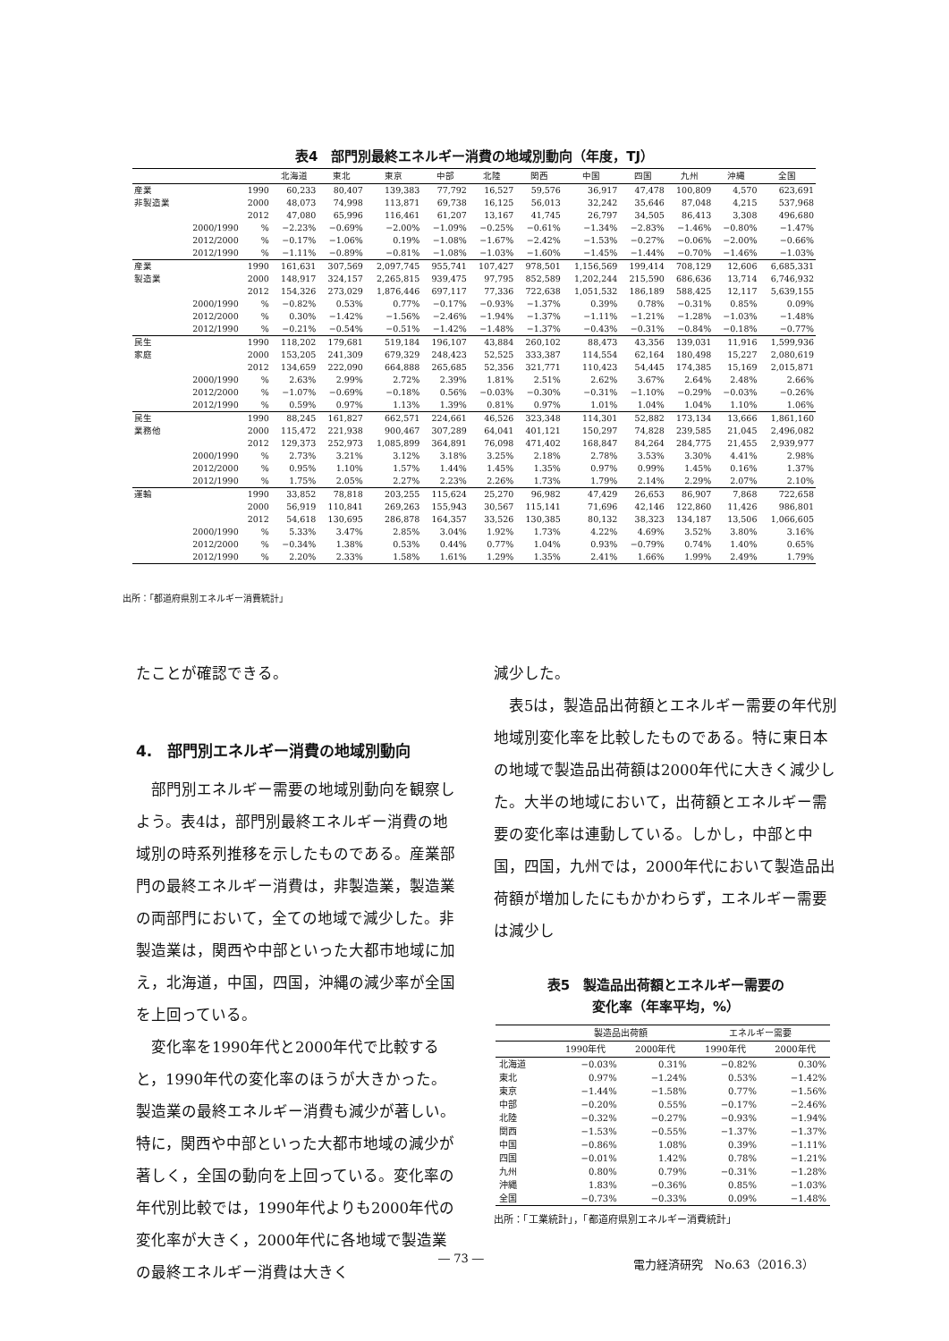表4　部門別最終エネルギー消費の地域別動向（年度，TJ）
| | | | 北海道 | 東北 | 東京 | 中部 | 北陸 | 関西 | 中国 | 四国 | 九州 | 沖縄 | 全国 |
| --- | --- | --- | --- | --- | --- | --- | --- | --- | --- | --- | --- | --- | --- |
| 産業 | | 1990 | 60,233 | 80,407 | 139,383 | 77,792 | 16,527 | 59,576 | 36,917 | 47,478 | 100,809 | 4,570 | 623,691 |
| 非製造業 | | 2000 | 48,073 | 74,998 | 113,871 | 69,738 | 16,125 | 56,013 | 32,242 | 35,646 | 87,048 | 4,215 | 537,968 |
| | | 2012 | 47,080 | 65,996 | 116,461 | 61,207 | 13,167 | 41,745 | 26,797 | 34,505 | 86,413 | 3,308 | 496,680 |
| | 2000/1990 | % | −2.23% | −0.69% | −2.00% | −1.09% | −0.25% | −0.61% | −1.34% | −2.83% | −1.46% | −0.80% | −1.47% |
| | 2012/2000 | % | −0.17% | −1.06% | 0.19% | −1.08% | −1.67% | −2.42% | −1.53% | −0.27% | −0.06% | −2.00% | −0.66% |
| | 2012/1990 | % | −1.11% | −0.89% | −0.81% | −1.08% | −1.03% | −1.60% | −1.45% | −1.44% | −0.70% | −1.46% | −1.03% |
| 産業 | | 1990 | 161,631 | 307,569 | 2,097,745 | 955,741 | 107,427 | 978,501 | 1,156,569 | 199,414 | 708,129 | 12,606 | 6,685,331 |
| 製造業 | | 2000 | 148,917 | 324,157 | 2,265,815 | 939,475 | 97,795 | 852,589 | 1,202,244 | 215,590 | 686,636 | 13,714 | 6,746,932 |
| | | 2012 | 154,326 | 273,029 | 1,876,446 | 697,117 | 77,336 | 722,638 | 1,051,532 | 186,189 | 588,425 | 12,117 | 5,639,155 |
| | 2000/1990 | % | −0.82% | 0.53% | 0.77% | −0.17% | −0.93% | −1.37% | 0.39% | 0.78% | −0.31% | 0.85% | 0.09% |
| | 2012/2000 | % | 0.30% | −1.42% | −1.56% | −2.46% | −1.94% | −1.37% | −1.11% | −1.21% | −1.28% | −1.03% | −1.48% |
| | 2012/1990 | % | −0.21% | −0.54% | −0.51% | −1.42% | −1.48% | −1.37% | −0.43% | −0.31% | −0.84% | −0.18% | −0.77% |
| 民生 | | 1990 | 118,202 | 179,681 | 519,184 | 196,107 | 43,884 | 260,102 | 88,473 | 43,356 | 139,031 | 11,916 | 1,599,936 |
| 家庭 | | 2000 | 153,205 | 241,309 | 679,329 | 248,423 | 52,525 | 333,387 | 114,554 | 62,164 | 180,498 | 15,227 | 2,080,619 |
| | | 2012 | 134,659 | 222,090 | 664,888 | 265,685 | 52,356 | 321,771 | 110,423 | 54,445 | 174,385 | 15,169 | 2,015,871 |
| | 2000/1990 | % | 2.63% | 2.99% | 2.72% | 2.39% | 1.81% | 2.51% | 2.62% | 3.67% | 2.64% | 2.48% | 2.66% |
| | 2012/2000 | % | −1.07% | −0.69% | −0.18% | 0.56% | −0.03% | −0.30% | −0.31% | −1.10% | −0.29% | −0.03% | −0.26% |
| | 2012/1990 | % | 0.59% | 0.97% | 1.13% | 1.39% | 0.81% | 0.97% | 1.01% | 1.04% | 1.04% | 1.10% | 1.06% |
| 民生 | | 1990 | 88,245 | 161,827 | 662,571 | 224,661 | 46,526 | 323,348 | 114,301 | 52,882 | 173,134 | 13,666 | 1,861,160 |
| 業務他 | | 2000 | 115,472 | 221,938 | 900,467 | 307,289 | 64,041 | 401,121 | 150,297 | 74,828 | 239,585 | 21,045 | 2,496,082 |
| | | 2012 | 129,373 | 252,973 | 1,085,899 | 364,891 | 76,098 | 471,402 | 168,847 | 84,264 | 284,775 | 21,455 | 2,939,977 |
| | 2000/1990 | % | 2.73% | 3.21% | 3.12% | 3.18% | 3.25% | 2.18% | 2.78% | 3.53% | 3.30% | 4.41% | 2.98% |
| | 2012/2000 | % | 0.95% | 1.10% | 1.57% | 1.44% | 1.45% | 1.35% | 0.97% | 0.99% | 1.45% | 0.16% | 1.37% |
| | 2012/1990 | % | 1.75% | 2.05% | 2.27% | 2.23% | 2.26% | 1.73% | 1.79% | 2.14% | 2.29% | 2.07% | 2.10% |
| 運輸 | | 1990 | 33,852 | 78,818 | 203,255 | 115,624 | 25,270 | 96,982 | 47,429 | 26,653 | 86,907 | 7,868 | 722,658 |
| | | 2000 | 56,919 | 110,841 | 269,263 | 155,943 | 30,567 | 115,141 | 71,696 | 42,146 | 122,860 | 11,426 | 986,801 |
| | | 2012 | 54,618 | 130,695 | 286,878 | 164,357 | 33,526 | 130,385 | 80,132 | 38,323 | 134,187 | 13,506 | 1,066,605 |
| | 2000/1990 | % | 5.33% | 3.47% | 2.85% | 3.04% | 1.92% | 1.73% | 4.22% | 4.69% | 3.52% | 3.80% | 3.16% |
| | 2012/2000 | % | −0.34% | 1.38% | 0.53% | 0.44% | 0.77% | 1.04% | 0.93% | −0.79% | 0.74% | 1.40% | 0.65% |
| | 2012/1990 | % | 2.20% | 2.33% | 1.58% | 1.61% | 1.29% | 1.35% | 2.41% | 1.66% | 1.99% | 2.49% | 1.79% |
出所：「都道府県別エネルギー消費統計」
たことが確認できる。
4.　部門別エネルギー消費の地域別動向
　部門別エネルギー需要の地域別動向を観察しよう。表4は，部門別最終エネルギー消費の地域別の時系列推移を示したものである。産業部門の最終エネルギー消費は，非製造業，製造業の両部門において，全ての地域で減少した。非製造業は，関西や中部といった大都市地域に加え，北海道，中国，四国，沖縄の減少率が全国を上回っている。
　変化率を1990年代と2000年代で比較すると，1990年代の変化率のほうが大きかった。製造業の最終エネルギー消費も減少が著しい。特に，関西や中部といった大都市地域の減少が著しく，全国の動向を上回っている。変化率の年代別比較では，1990年代よりも2000年代の変化率が大きく，2000年代に各地域で製造業の最終エネルギー消費は大きく
減少した。
　表5は，製造品出荷額とエネルギー需要の年代別地域別変化率を比較したものである。特に東日本の地域で製造品出荷額は2000年代に大きく減少した。大半の地域において，出荷額とエネルギー需要の変化率は連動している。しかし，中部と中国，四国，九州では，2000年代において製造品出荷額が増加したにもかかわらず，エネルギー需要は減少し
表5　製造品出荷額とエネルギー需要の
変化率（年率平均，%）
| | 製造品出荷額 | | エネルギー需要 | |
| --- | --- | --- | --- | --- |
| | 1990年代 | 2000年代 | 1990年代 | 2000年代 |
| 北海道 | −0.03% | 0.31% | −0.82% | 0.30% |
| 東北 | 0.97% | −1.24% | 0.53% | −1.42% |
| 東京 | −1.44% | −1.58% | 0.77% | −1.56% |
| 中部 | −0.20% | 0.55% | −0.17% | −2.46% |
| 北陸 | −0.32% | −0.27% | −0.93% | −1.94% |
| 関西 | −1.53% | −0.55% | −1.37% | −1.37% |
| 中国 | −0.86% | 1.08% | 0.39% | −1.11% |
| 四国 | −0.01% | 1.42% | 0.78% | −1.21% |
| 九州 | 0.80% | 0.79% | −0.31% | −1.28% |
| 沖縄 | 1.83% | −0.36% | 0.85% | −1.03% |
| 全国 | −0.73% | −0.33% | 0.09% | −1.48% |
出所：「工業統計」，「都道府県別エネルギー消費統計」
― 73 ― 電力経済研究　No.63（2016.3）